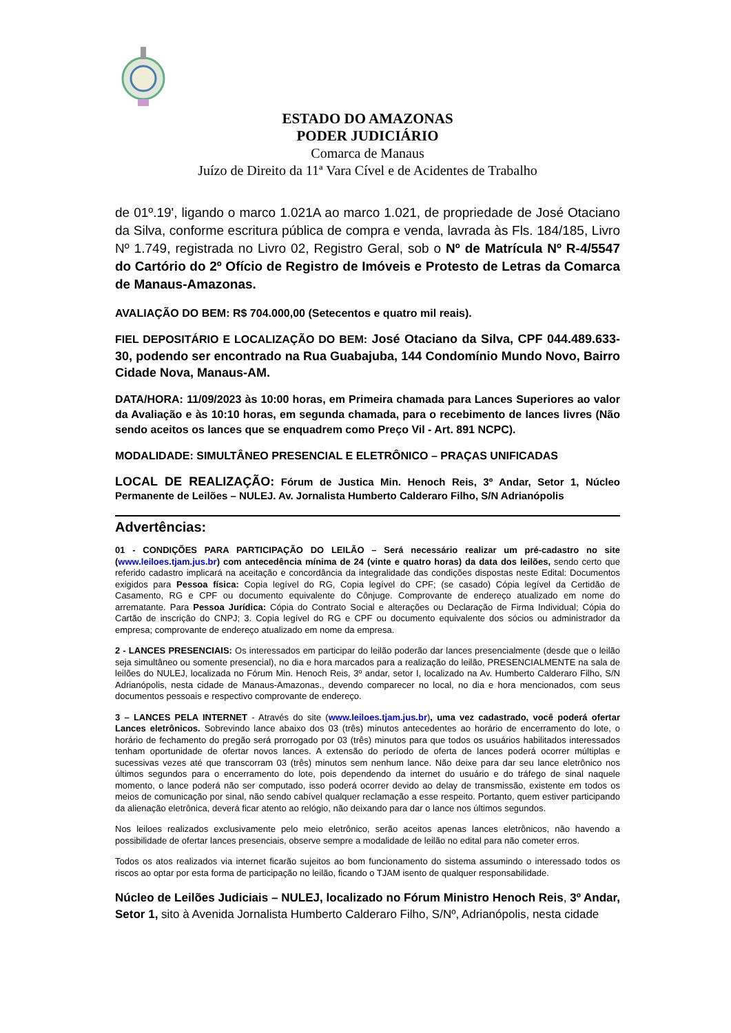ESTADO DO AMAZONAS
PODER JUDICIÁRIO
Comarca de Manaus
Juízo de Direito da 11ª Vara Cível e de Acidentes de Trabalho
de 01º.19', ligando o marco 1.021A ao marco 1.021, de propriedade de José Otaciano da Silva, conforme escritura pública de compra e venda, lavrada às Fls. 184/185, Livro Nº 1.749, registrada no Livro 02, Registro Geral, sob o Nº de Matrícula Nº R-4/5547 do Cartório do 2º Ofício de Registro de Imóveis e Protesto de Letras da Comarca de Manaus-Amazonas.
AVALIAÇÃO DO BEM: R$ 704.000,00 (Setecentos e quatro mil reais).
FIEL DEPOSITÁRIO E LOCALIZAÇÃO DO BEM: José Otaciano da Silva, CPF 044.489.633-30, podendo ser encontrado na Rua Guabajuba, 144 Condomínio Mundo Novo, Bairro Cidade Nova, Manaus-AM.
DATA/HORA: 11/09/2023 às 10:00 horas, em Primeira chamada para Lances Superiores ao valor da Avaliação e às 10:10 horas, em segunda chamada, para o recebimento de lances livres (Não sendo aceitos os lances que se enquadrem como Preço Vil - Art. 891 NCPC).
MODALIDADE: SIMULTÂNEO PRESENCIAL E ELETRÔNICO – PRAÇAS UNIFICADAS
LOCAL DE REALIZAÇÃO: Fórum de Justica Min. Henoch Reis, 3º Andar, Setor 1, Núcleo Permanente de Leilões – NULEJ. Av. Jornalista Humberto Calderaro Filho, S/N Adrianópolis
Advertências:
01 - CONDIÇÕES PARA PARTICIPAÇÃO DO LEILÃO – Será necessário realizar um pré-cadastro no site (www.leiloes.tjam.jus.br) com antecedência mínima de 24 (vinte e quatro horas) da data dos leilões, sendo certo que referido cadastro implicará na aceitação e concordância da integralidade das condições dispostas neste Edital: Documentos exigidos para Pessoa física: Copia legível do RG, Copia legível do CPF; (se casado) Cópia legível da Certidão de Casamento, RG e CPF ou documento equivalente do Cônjuge. Comprovante de endereço atualizado em nome do arrematante. Para Pessoa Jurídica: Cópia do Contrato Social e alterações ou Declaração de Firma Individual; Cópia do Cartão de inscrição do CNPJ; 3. Copia legível do RG e CPF ou documento equivalente dos sócios ou administrador da empresa; comprovante de endereço atualizado em nome da empresa.
2 - LANCES PRESENCIAIS: Os interessados em participar do leilão poderão dar lances presencialmente (desde que o leilão seja simultâneo ou somente presencial), no dia e hora marcados para a realização do leilão, PRESENCIALMENTE na sala de leilões do NULEJ, localizada no Fórum Min. Henoch Reis, 3º andar, setor I, localizado na Av. Humberto Calderaro Filho, S/N Adrianópolis, nesta cidade de Manaus-Amazonas., devendo comparecer no local, no dia e hora mencionados, com seus documentos pessoais e respectivo comprovante de endereço.
3 – LANCES PELA INTERNET - Através do site (www.leiloes.tjam.jus.br), uma vez cadastrado, você poderá ofertar Lances eletrônicos. Sobrevindo lance abaixo dos 03 (três) minutos antecedentes ao horário de encerramento do lote, o horário de fechamento do pregão será prorrogado por 03 (três) minutos para que todos os usuários habilitados interessados tenham oportunidade de ofertar novos lances. A extensão do período de oferta de lances poderá ocorrer múltiplas e sucessivas vezes até que transcorram 03 (três) minutos sem nenhum lance. Não deixe para dar seu lance eletrônico nos últimos segundos para o encerramento do lote, pois dependendo da internet do usuário e do tráfego de sinal naquele momento, o lance poderá não ser computado, isso poderá ocorrer devido ao delay de transmissão, existente em todos os meios de comunicação por sinal, não sendo cabível qualquer reclamação a esse respeito. Portanto, quem estiver participando da alienação eletrônica, deverá ficar atento ao relógio, não deixando para dar o lance nos últimos segundos.
Nos leiloes realizados exclusivamente pelo meio eletrônico, serão aceitos apenas lances eletrônicos, não havendo a possibilidade de ofertar lances presenciais, observe sempre a modalidade de leilão no edital para não cometer erros.
Todos os atos realizados via internet ficarão sujeitos ao bom funcionamento do sistema assumindo o interessado todos os riscos ao optar por esta forma de participação no leilão, ficando o TJAM isento de qualquer responsabilidade.
Núcleo de Leilões Judiciais – NULEJ, localizado no Fórum Ministro Henoch Reis, 3º Andar, Setor 1, sito à Avenida Jornalista Humberto Calderaro Filho, S/Nº, Adrianópolis, nesta cidade